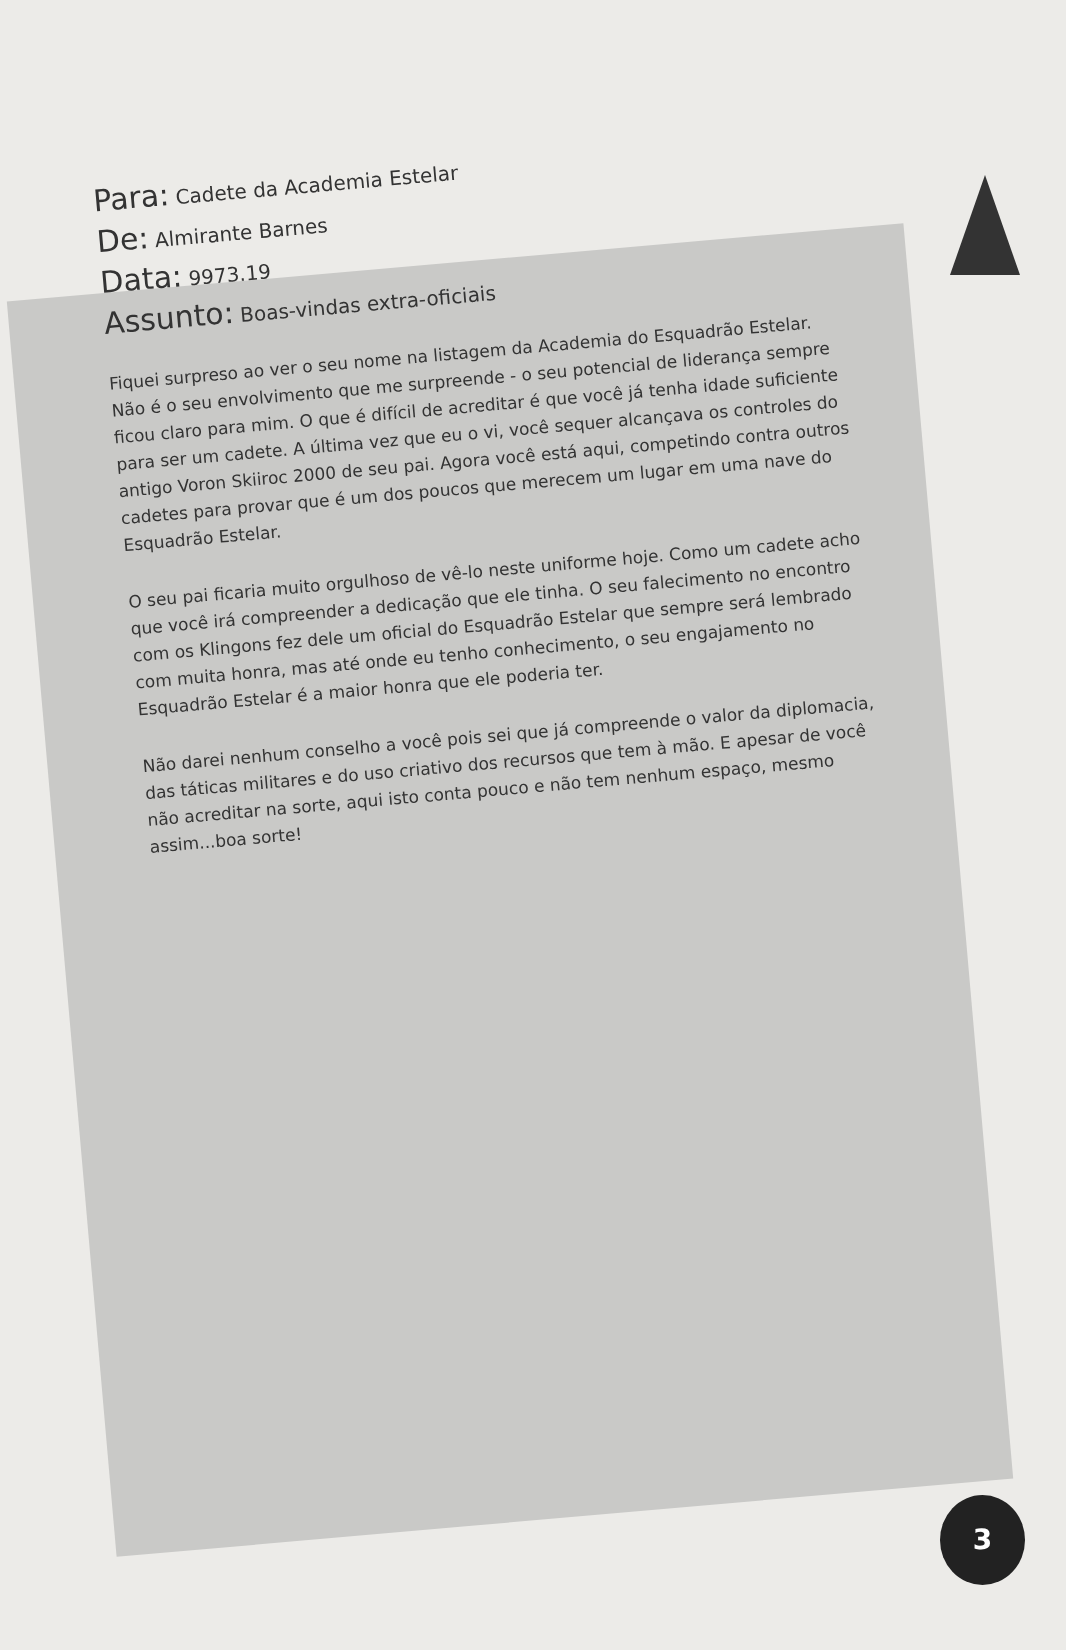Para: Cadete da Academia Estelar
De: Almirante Barnes
Data: 9973.19
Assunto: Boas-vindas extra-oficiais
Fiquei surpreso ao ver o seu nome na listagem da Academia do Esquadrão Estelar. Não é o seu envolvimento que me surpreende - o seu potencial de liderança sempre ficou claro para mim. O que é difícil de acreditar é que você já tenha idade suficiente para ser um cadete. A última vez que eu o vi, você sequer alcançava os controles do antigo Voron Skiiroc 2000 de seu pai. Agora você está aqui, competindo contra outros cadetes para provar que é um dos poucos que merecem um lugar em uma nave do Esquadrão Estelar.
O seu pai ficaria muito orgulhoso de vê-lo neste uniforme hoje. Como um cadete acho que você irá compreender a dedicação que ele tinha. O seu falecimento no encontro com os Klingons fez dele um oficial do Esquadrão Estelar que sempre será lembrado com muita honra, mas até onde eu tenho conhecimento, o seu engajamento no Esquadrão Estelar é a maior honra que ele poderia ter.
Não darei nenhum conselho a você pois sei que já compreende o valor da diplomacia, das táticas militares e do uso criativo dos recursos que tem à mão. E apesar de você não acreditar na sorte, aqui isto conta pouco e não tem nenhum espaço, mesmo assim...boa sorte!
3